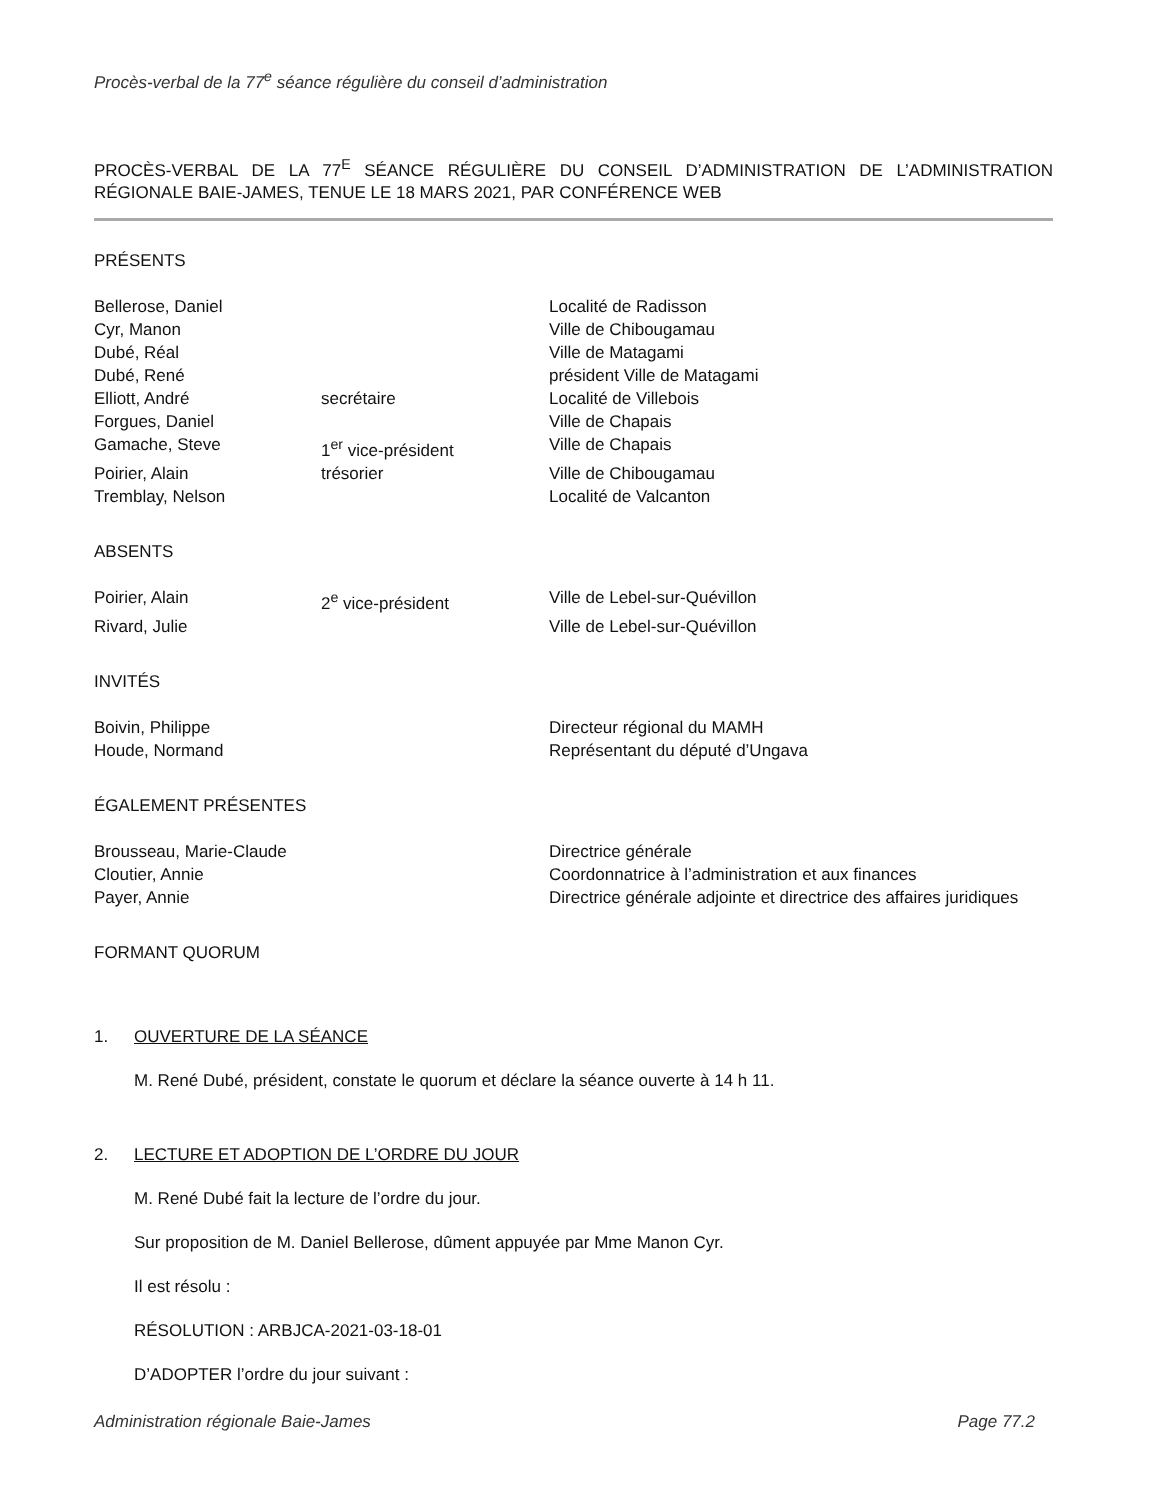Procès-verbal de la 77<sup>e</sup> séance régulière du conseil d’administration
PROCÈS-VERBAL DE LA 77<sup>E</sup> SÉANCE RÉGULIÈRE DU CONSEIL D’ADMINISTRATION DE L’ADMINISTRATION RÉGIONALE BAIE-JAMES, TENUE LE 18 MARS 2021, PAR CONFÉRENCE WEB
PRÉSENTS
| Bellerose, Daniel | | Localité de Radisson |
| Cyr, Manon | | Ville de Chibougamau |
| Dubé, Réal | | Ville de Matagami |
| Dubé, René | | président Ville de Matagami |
| Elliott, André | secrétaire | Localité de Villebois |
| Forgues, Daniel | | Ville de Chapais |
| Gamache, Steve | 1<sup>er</sup> vice-président | Ville de Chapais |
| Poirier, Alain | trésorier | Ville de Chibougamau |
| Tremblay, Nelson | | Localité de Valcanton |
ABSENTS
| Poirier, Alain | 2<sup>e</sup> vice-président | Ville de Lebel-sur-Quévillon |
| Rivard, Julie | | Ville de Lebel-sur-Quévillon |
INVITÉS
| Boivin, Philippe | | Directeur régional du MAMH |
| Houde, Normand | | Représentant du député d’Ungava |
ÉGALEMENT PRÉSENTES
| Brousseau, Marie-Claude | | Directrice générale |
| Cloutier, Annie | | Coordonnatrice à l’administration et aux finances |
| Payer, Annie | | Directrice générale adjointe et directrice des affaires juridiques |
FORMANT QUORUM
1. OUVERTURE DE LA SÉANCE
M. René Dubé, président, constate le quorum et déclare la séance ouverte à 14 h 11.
2. LECTURE ET ADOPTION DE L’ORDRE DU JOUR
M. René Dubé fait la lecture de l’ordre du jour.
Sur proposition de M. Daniel Bellerose, dûment appuyée par Mme Manon Cyr.
Il est résolu :
RÉSOLUTION : ARBJCA-2021-03-18-01
D’ADOPTER l’ordre du jour suivant :
Administration régionale Baie-James Page 77.2